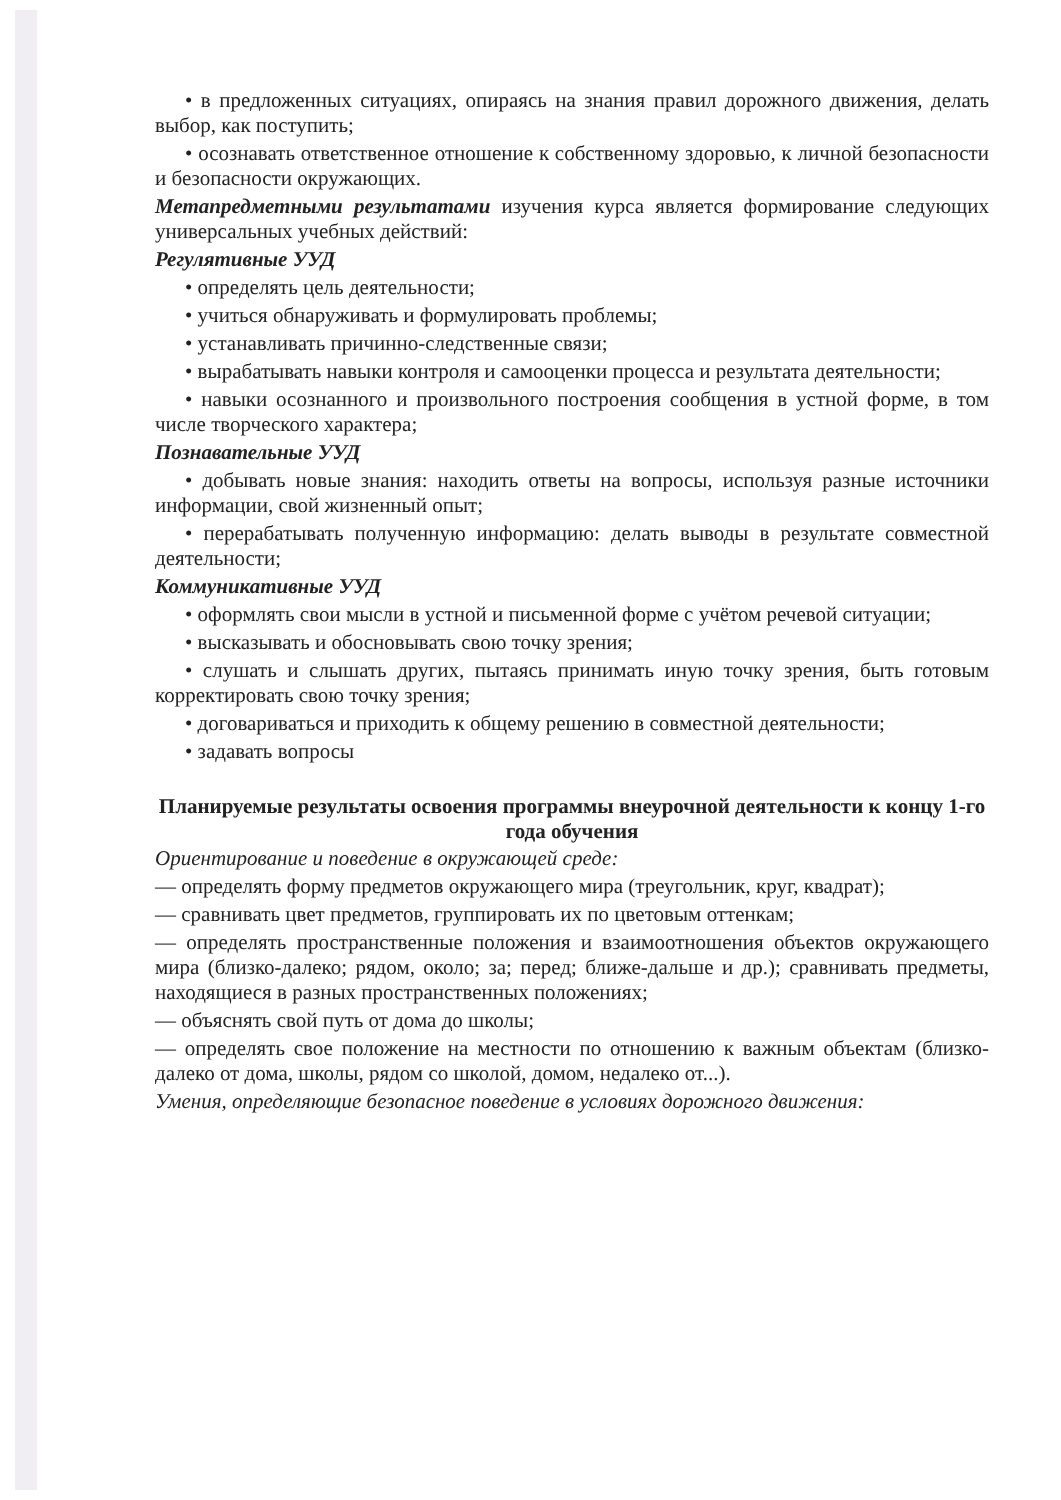• в предложенных ситуациях, опираясь на знания правил дорожного движения, делать выбор, как поступить;
• осознавать ответственное отношение к собственному здоровью, к личной безопасности и безопасности окружающих.
Метапредметными результатами изучения курса является формирование следующих универсальных учебных действий:
Регулятивные УУД
• определять цель деятельности;
• учиться обнаруживать и формулировать проблемы;
• устанавливать причинно-следственные связи;
• вырабатывать навыки контроля и самооценки процесса и результата деятельности;
• навыки осознанного и произвольного построения сообщения в устной форме, в том числе творческого характера;
Познавательные УУД
• добывать новые знания: находить ответы на вопросы, используя разные источники информации, свой жизненный опыт;
• перерабатывать полученную информацию: делать выводы в результате совместной деятельности;
Коммуникативные УУД
• оформлять свои мысли в устной и письменной форме с учётом речевой ситуации;
• высказывать и обосновывать свою точку зрения;
• слушать и слышать других, пытаясь принимать иную точку зрения, быть готовым корректировать свою точку зрения;
• договариваться и приходить к общему решению в совместной деятельности;
• задавать вопросы
Планируемые результаты освоения программы внеурочной деятельности к концу 1-го года обучения
Ориентирование и поведение в окружающей среде:
— определять форму предметов окружающего мира (треугольник, круг, квадрат);
— сравнивать цвет предметов, группировать их по цветовым оттенкам;
— определять пространственные положения и взаимоотношения объектов окружающего мира (близко-далеко; рядом, около; за; перед; ближе-дальше и др.); сравнивать предметы, находящиеся в разных пространственных положениях;
— объяснять свой путь от дома до школы;
— определять свое положение на местности по отношению к важным объектам (близко-далеко от дома, школы, рядом со школой, домом, недалеко от...).
Умения, определяющие безопасное поведение в условиях дорожного движения: